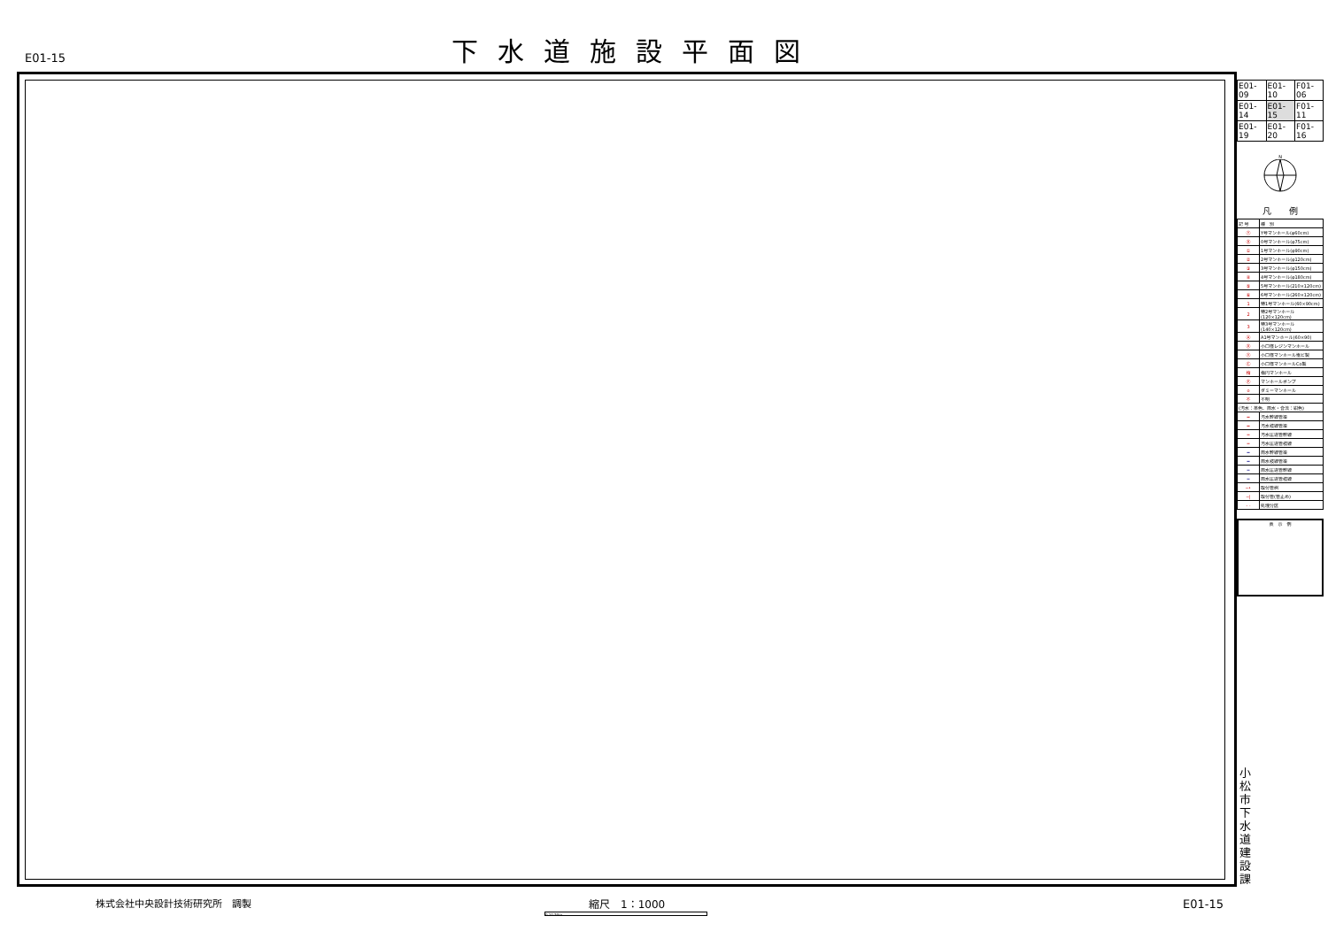下水道施設平面図
E01-15
| E01-09 | E01-10 | F01-06 |
| E01-14 | E01-15 | F01-11 |
| E01-19 | E01-20 | F01-16 |
N
凡　　例
| 記 号 | 種 別 |
| Ⓨ | Y号マンホール(φ60cm) |
| ⓪ | 0号マンホール(φ75cm) |
| ① | 1号マンホール(φ90cm) |
| ② | 2号マンホール(φ120cm) |
| ③ | 3号マンホール(φ150cm) |
| ④ | 4号マンホール(φ180cm) |
| ⑤ | 5号マンホール(210×120cm) |
| ⑥ | 6号マンホール(260×120cm) |
| 1 | 特1号マンホール(60×90cm) |
| 2 | 特2号マンホール(120×120cm) |
| 3 | 特3号マンホール(140×120cm) |
| Ⓐ | A1号マンホール(60×90) |
| Ⓡ | 小口径レジンマンホール |
| Ⓥ | 小口径マンホール塩ビ製 |
| Ⓒ | 小口径マンホールCo製 |
| 楕 | 楕円マンホール |
| Ⓟ | マンホールポンプ |
| o | ダミーマンホール |
| 不 | 不明 |
| (汚水：茶色、雨水・合流：紺色) | |
| ━ | 汚水幹線管渠 |
| ━ | 汚水枝線管渠 |
| ┅ | 汚水圧送管幹線 |
| ┅ | 汚水圧送管枝線 |
| ━ | 雨水幹線管渠 |
| ━ | 雨水枝線管渠 |
| ┅ | 雨水圧送管幹線 |
| ┅ | 雨水圧送管枝線 |
| ─• | 取付管桝 |
| ─/ | 取付管(管止め) |
| - - | 処理分区 |
表　示　例
小松市下水道建設課
株式会社中央設計技術研究所　調製 縮尺　1：1000
0 10 50m
E01-15